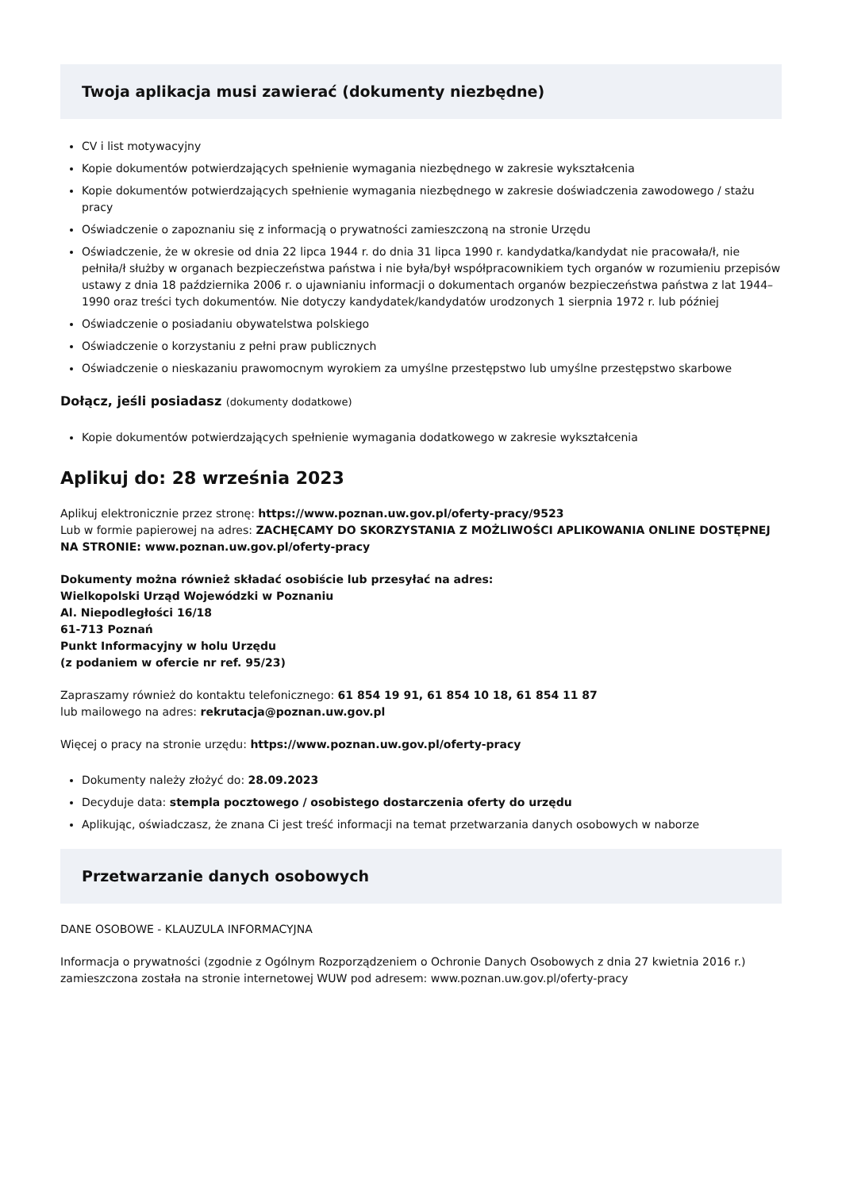Twoja aplikacja musi zawierać (dokumenty niezbędne)
CV i list motywacyjny
Kopie dokumentów potwierdzających spełnienie wymagania niezbędnego w zakresie wykształcenia
Kopie dokumentów potwierdzających spełnienie wymagania niezbędnego w zakresie doświadczenia zawodowego / stażu pracy
Oświadczenie o zapoznaniu się z informacją o prywatności zamieszczoną na stronie Urzędu
Oświadczenie, że w okresie od dnia 22 lipca 1944 r. do dnia 31 lipca 1990 r. kandydatka/kandydat nie pracowała/ł, nie pełniła/ł służby w organach bezpieczeństwa państwa i nie była/był współpracownikiem tych organów w rozumieniu przepisów ustawy z dnia 18 października 2006 r. o ujawnianiu informacji o dokumentach organów bezpieczeństwa państwa z lat 1944–1990 oraz treści tych dokumentów. Nie dotyczy kandydatek/kandydatów urodzonych 1 sierpnia 1972 r. lub później
Oświadczenie o posiadaniu obywatelstwa polskiego
Oświadczenie o korzystaniu z pełni praw publicznych
Oświadczenie o nieskazaniu prawomocnym wyrokiem za umyślne przestępstwo lub umyślne przestępstwo skarbowe
Dołącz, jeśli posiadasz (dokumenty dodatkowe)
Kopie dokumentów potwierdzających spełnienie wymagania dodatkowego w zakresie wykształcenia
Aplikuj do: 28 września 2023
Aplikuj elektronicznie przez stronę: https://www.poznan.uw.gov.pl/oferty-pracy/9523
Lub w formie papierowej na adres: ZACHĘCAMY DO SKORZYSTANIA Z MOŻLIWOŚCI APLIKOWANIA ONLINE DOSTĘPNEJ NA STRONIE: www.poznan.uw.gov.pl/oferty-pracy
Dokumenty można również składać osobiście lub przesyłać na adres:
Wielkopolski Urząd Wojewódzki w Poznaniu
Al. Niepodległości 16/18
61-713 Poznań
Punkt Informacyjny w holu Urzędu
(z podaniem w ofercie nr ref. 95/23)
Zapraszamy również do kontaktu telefonicznego: 61 854 19 91, 61 854 10 18, 61 854 11 87
lub mailowego na adres: rekrutacja@poznan.uw.gov.pl
Więcej o pracy na stronie urzędu: https://www.poznan.uw.gov.pl/oferty-pracy
Dokumenty należy złożyć do: 28.09.2023
Decyduje data: stempla pocztowego / osobistego dostarczenia oferty do urzędu
Aplikując, oświadczasz, że znana Ci jest treść informacji na temat przetwarzania danych osobowych w naborze
Przetwarzanie danych osobowych
DANE OSOBOWE - KLAUZULA INFORMACYJNA
Informacja o prywatności (zgodnie z Ogólnym Rozporządzeniem o Ochronie Danych Osobowych z dnia 27 kwietnia 2016 r.) zamieszczona została na stronie internetowej WUW pod adresem: www.poznan.uw.gov.pl/oferty-pracy